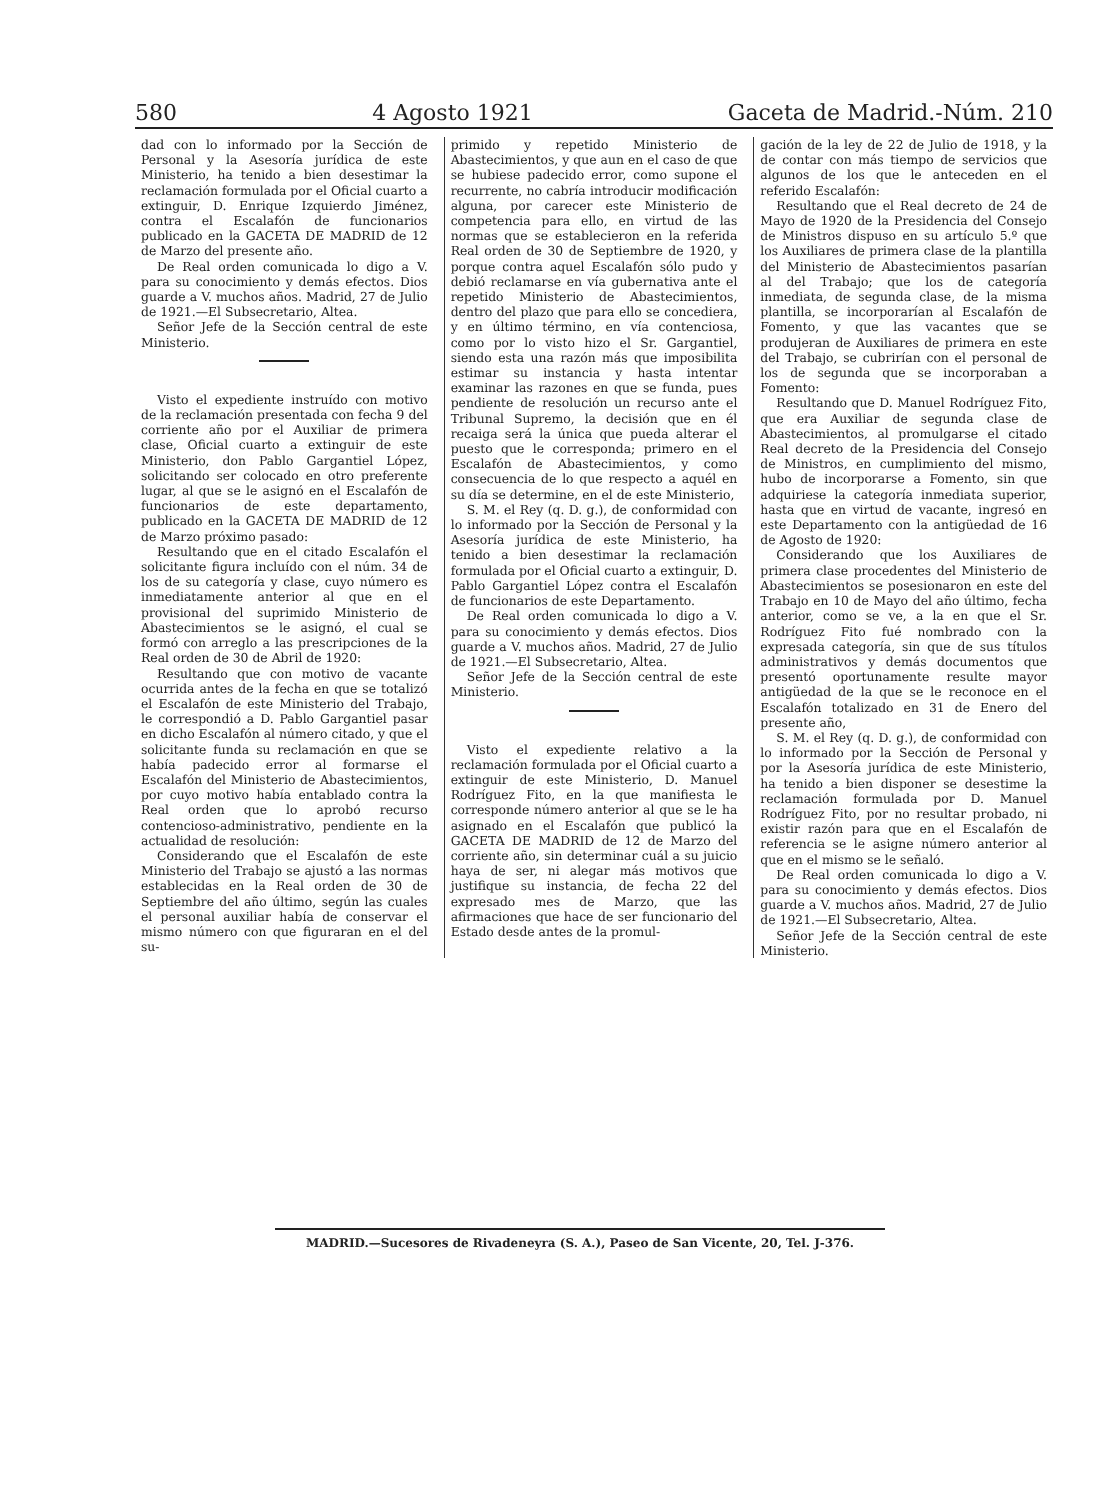580 4 Agosto 1921 Gaceta de Madrid.-Núm. 210
dad con lo informado por la Sección de Personal y la Asesoría jurídica de este Ministerio, ha tenido a bien desestimar la reclamación formulada por el Oficial cuarto a extinguir, D. Enrique Izquierdo Jiménez, contra el Escalafón de funcionarios publicado en la GACETA DE MADRID de 12 de Marzo del presente año.
De Real orden comunicada lo digo a V. para su conocimiento y demás efectos. Dios guarde a V. muchos años. Madrid, 27 de Julio de 1921.—El Subsecretario, Altea.
Señor Jefe de la Sección central de este Ministerio.
Visto el expediente instruído con motivo de la reclamación presentada con fecha 9 del corriente año por el Auxiliar de primera clase, Oficial cuarto a extinguir de este Ministerio, don Pablo Gargantiel López, solicitando ser colocado en otro preferente lugar, al que se le asignó en el Escalafón de funcionarios de este departamento, publicado en la GACETA DE MADRID de 12 de Marzo próximo pasado:
Resultando que en el citado Escalafón el solicitante figura incluído con el núm. 34 de los de su categoría y clase, cuyo número es inmediatamente anterior al que en el provisional del suprimido Ministerio de Abastecimientos se le asignó, el cual se formó con arreglo a las prescripciones de la Real orden de 30 de Abril de 1920:
Resultando que con motivo de vacante ocurrida antes de la fecha en que se totalizó el Escalafón de este Ministerio del Trabajo, le correspondió a D. Pablo Gargantiel pasar en dicho Escalafón al número citado, y que el solicitante funda su reclamación en que se había padecido error al formarse el Escalafón del Ministerio de Abastecimientos, por cuyo motivo había entablado contra la Real orden que lo aprobó recurso contencioso-administrativo, pendiente en la actualidad de resolución:
Considerando que el Escalafón de este Ministerio del Trabajo se ajustó a las normas establecidas en la Real orden de 30 de Septiembre del año último, según las cuales el personal auxiliar había de conservar el mismo número con que figuraran en el del su-
primido y repetido Ministerio de Abastecimientos, y que aun en el caso de que se hubiese padecido error, como supone el recurrente, no cabría introducir modificación alguna, por carecer este Ministerio de competencia para ello, en virtud de las normas que se establecieron en la referida Real orden de 30 de Septiembre de 1920, y porque contra aquel Escalafón sólo pudo y debió reclamarse en vía gubernativa ante el repetido Ministerio de Abastecimientos, dentro del plazo que para ello se concediera, y en último término, en vía contenciosa, como por lo visto hizo el Sr. Gargantiel, siendo esta una razón más que imposibilita estimar su instancia y hasta intentar examinar las razones en que se funda, pues pendiente de resolución un recurso ante el Tribunal Supremo, la decisión que en él recaiga será la única que pueda alterar el puesto que le corresponda; primero en el Escalafón de Abastecimientos, y como consecuencia de lo que respecto a aquél en su día se determine, en el de este Ministerio,
S. M. el Rey (q. D. g.), de conformidad con lo informado por la Sección de Personal y la Asesoría jurídica de este Ministerio, ha tenido a bien desestimar la reclamación formulada por el Oficial cuarto a extinguir, D. Pablo Gargantiel López contra el Escalafón de funcionarios de este Departamento.
De Real orden comunicada lo digo a V. para su conocimiento y demás efectos. Dios guarde a V. muchos años. Madrid, 27 de Julio de 1921.—El Subsecretario, Altea.
Señor Jefe de la Sección central de este Ministerio.
Visto el expediente relativo a la reclamación formulada por el Oficial cuarto a extinguir de este Ministerio, D. Manuel Rodríguez Fito, en la que manifiesta le corresponde número anterior al que se le ha asignado en el Escalafón que publicó la GACETA DE MADRID de 12 de Marzo del corriente año, sin determinar cuál a su juicio haya de ser, ni alegar más motivos que justifique su instancia, de fecha 22 del expresado mes de Marzo, que las afirmaciones que hace de ser funcionario del Estado desde antes de la promul-
gación de la ley de 22 de Julio de 1918, y la de contar con más tiempo de servicios que algunos de los que le anteceden en el referido Escalafón:
Resultando que el Real decreto de 24 de Mayo de 1920 de la Presidencia del Consejo de Ministros dispuso en su artículo 5.º que los Auxiliares de primera clase de la plantilla del Ministerio de Abastecimientos pasarían al del Trabajo; que los de categoría inmediata, de segunda clase, de la misma plantilla, se incorporarían al Escalafón de Fomento, y que las vacantes que se produjeran de Auxiliares de primera en este del Trabajo, se cubrirían con el personal de los de segunda que se incorporaban a Fomento:
Resultando que D. Manuel Rodríguez Fito, que era Auxiliar de segunda clase de Abastecimientos, al promulgarse el citado Real decreto de la Presidencia del Consejo de Ministros, en cumplimiento del mismo, hubo de incorporarse a Fomento, sin que adquiriese la categoría inmediata superior, hasta que en virtud de vacante, ingresó en este Departamento con la antigüedad de 16 de Agosto de 1920:
Considerando que los Auxiliares de primera clase procedentes del Ministerio de Abastecimientos se posesionaron en este del Trabajo en 10 de Mayo del año último, fecha anterior, como se ve, a la en que el Sr. Rodríguez Fito fué nombrado con la expresada categoría, sin que de sus títulos administrativos y demás documentos que presentó oportunamente resulte mayor antigüedad de la que se le reconoce en el Escalafón totalizado en 31 de Enero del presente año,
S. M. el Rey (q. D. g.), de conformidad con lo informado por la Sección de Personal y por la Asesoría jurídica de este Ministerio, ha tenido a bien disponer se desestime la reclamación formulada por D. Manuel Rodríguez Fito, por no resultar probado, ni existir razón para que en el Escalafón de referencia se le asigne número anterior al que en el mismo se le señaló.
De Real orden comunicada lo digo a V. para su conocimiento y demás efectos. Dios guarde a V. muchos años. Madrid, 27 de Julio de 1921.—El Subsecretario, Altea.
Señor Jefe de la Sección central de este Ministerio.
MADRID.—Sucesores de Rivadeneyra (S. A.), Paseo de San Vicente, 20, Tel. J-376.